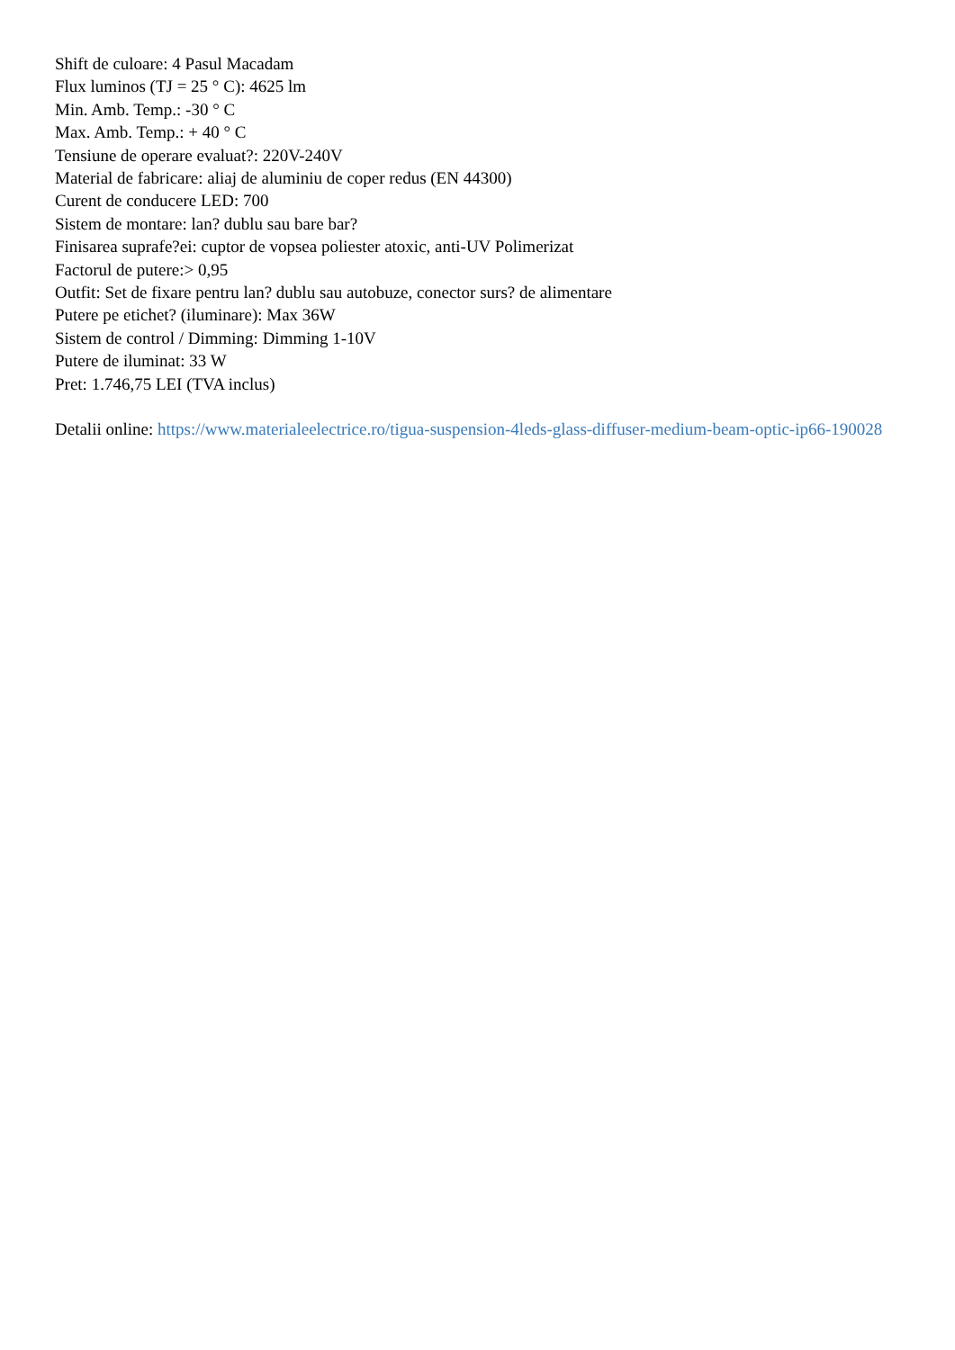Shift de culoare: 4 Pasul Macadam
Flux luminos (TJ = 25 ° C): 4625 lm
Min. Amb. Temp.: -30 ° C
Max. Amb. Temp.: + 40 ° C
Tensiune de operare evaluat?: 220V-240V
Material de fabricare: aliaj de aluminiu de coper redus (EN 44300)
Curent de conducere LED: 700
Sistem de montare: lan? dublu sau bare bar?
Finisarea suprafe?ei: cuptor de vopsea poliester atoxic, anti-UV Polimerizat
Factorul de putere:> 0,95
Outfit: Set de fixare pentru lan? dublu sau autobuze, conector surs? de alimentare
Putere pe etichet? (iluminare): Max 36W
Sistem de control / Dimming: Dimming 1-10V
Putere de iluminat: 33 W
Pret: 1.746,75 LEI (TVA inclus)
Detalii online: https://www.materialeelectrice.ro/tigua-suspension-4leds-glass-diffuser-medium-beam-optic-ip66-190028